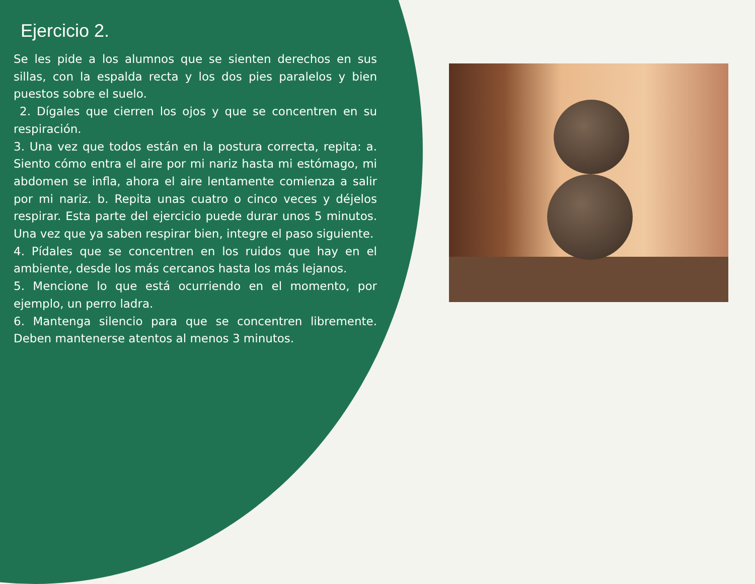Ejercicio 2.
Se les pide a los alumnos que se sienten derechos en sus sillas, con la espalda recta y los dos pies paralelos y bien puestos sobre el suelo.
2. Dígales que cierren los ojos y que se concentren en su respiración.
3. Una vez que todos están en la postura correcta, repita: a. Siento cómo entra el aire por mi nariz hasta mi estómago, mi abdomen se infla, ahora el aire lentamente comienza a salir por mi nariz. b. Repita unas cuatro o cinco veces y déjelos respirar. Esta parte del ejercicio puede durar unos 5 minutos. Una vez que ya saben respirar bien, integre el paso siguiente.
4. Pídales que se concentren en los ruidos que hay en el ambiente, desde los más cercanos hasta los más lejanos.
5. Mencione lo que está ocurriendo en el momento, por ejemplo, un perro ladra.
6. Mantenga silencio para que se concentren libremente. Deben mantenerse atentos al menos 3 minutos.